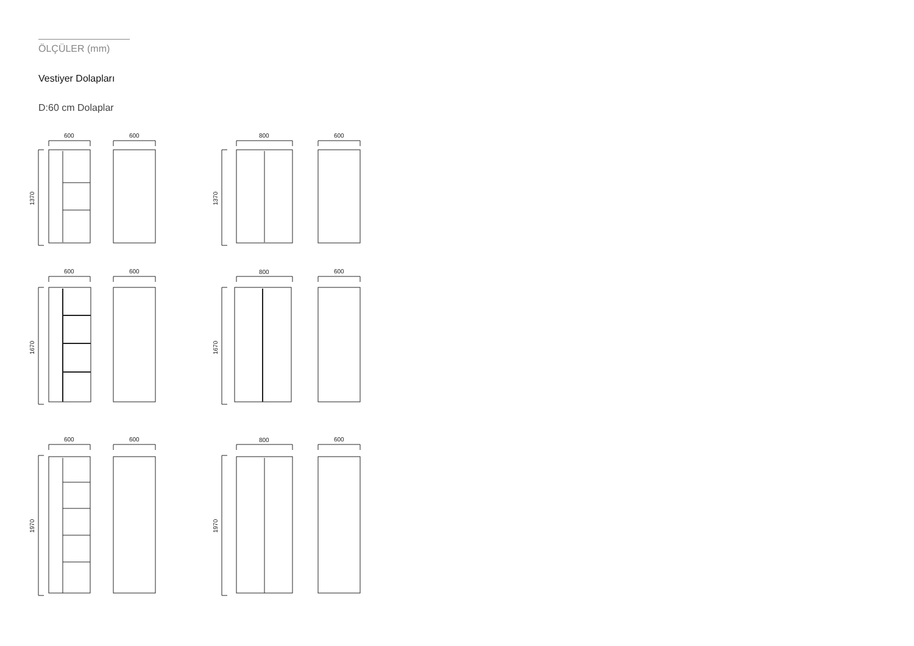ÖLÇÜLER (mm)
Vestiyer Dolapları
D:60 cm Dolaplar
600
600
800
600
1370
1370
600
600
800
600
1670
1670
600
600
800
600
1970
1970